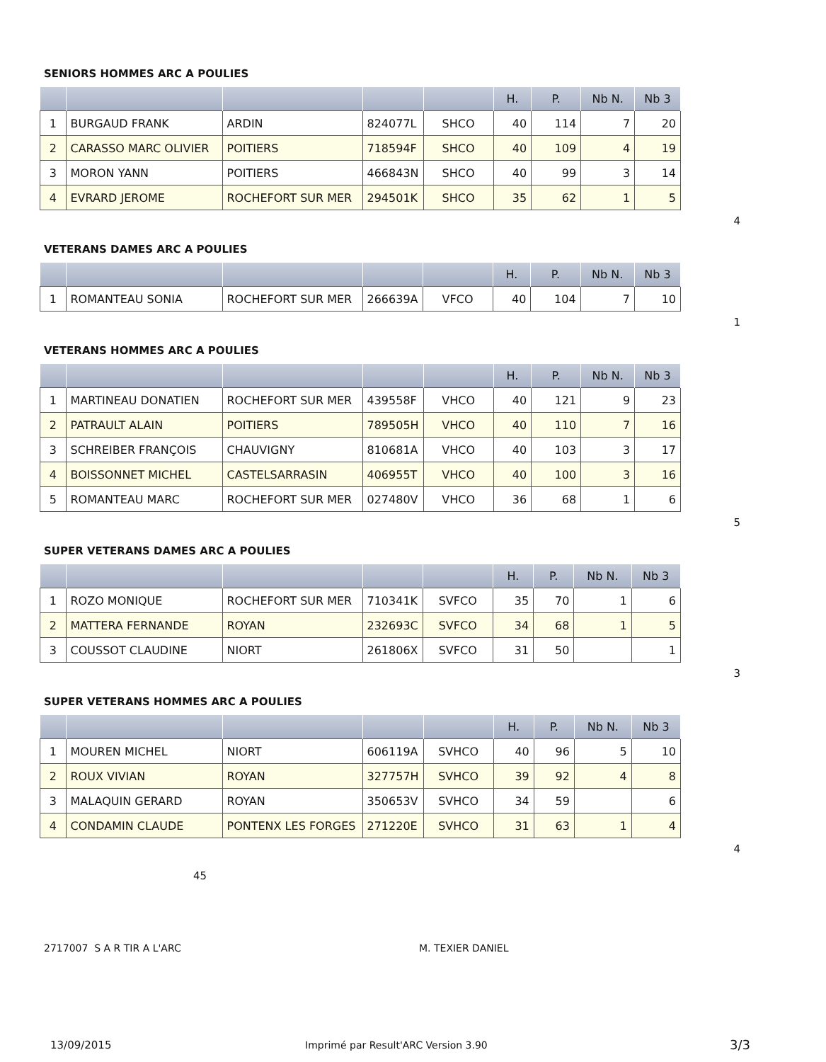SENIORS HOMMES ARC A POULIES
| | | | | | H. | P. | Nb N. | Nb 3 |
| --- | --- | --- | --- | --- | --- | --- | --- | --- |
| 1 | BURGAUD FRANK | ARDIN | 824077L | SHCO | 40 | 114 | 7 | 20 |
| 2 | CARASSO MARC OLIVIER | POITIERS | 718594F | SHCO | 40 | 109 | 4 | 19 |
| 3 | MORON YANN | POITIERS | 466843N | SHCO | 40 | 99 | 3 | 14 |
| 4 | EVRARD JEROME | ROCHEFORT SUR MER | 294501K | SHCO | 35 | 62 | 1 | 5 |
4
VETERANS DAMES ARC A POULIES
| | | | | | H. | P. | Nb N. | Nb 3 |
| --- | --- | --- | --- | --- | --- | --- | --- | --- |
| 1 | ROMANTEAU SONIA | ROCHEFORT SUR MER | 266639A | VFCO | 40 | 104 | 7 | 10 |
1
VETERANS HOMMES ARC A POULIES
| | | | | | H. | P. | Nb N. | Nb 3 |
| --- | --- | --- | --- | --- | --- | --- | --- | --- |
| 1 | MARTINEAU DONATIEN | ROCHEFORT SUR MER | 439558F | VHCO | 40 | 121 | 9 | 23 |
| 2 | PATRAULT ALAIN | POITIERS | 789505H | VHCO | 40 | 110 | 7 | 16 |
| 3 | SCHREIBER FRANÇOIS | CHAUVIGNY | 810681A | VHCO | 40 | 103 | 3 | 17 |
| 4 | BOISSONNET MICHEL | CASTELSARRASIN | 406955T | VHCO | 40 | 100 | 3 | 16 |
| 5 | ROMANTEAU MARC | ROCHEFORT SUR MER | 027480V | VHCO | 36 | 68 | 1 | 6 |
5
SUPER VETERANS DAMES ARC A POULIES
| | | | | | H. | P. | Nb N. | Nb 3 |
| --- | --- | --- | --- | --- | --- | --- | --- | --- |
| 1 | ROZO MONIQUE | ROCHEFORT SUR MER | 710341K | SVFCO | 35 | 70 | 1 | 6 |
| 2 | MATTERA FERNANDE | ROYAN | 232693C | SVFCO | 34 | 68 | 1 | 5 |
| 3 | COUSSOT CLAUDINE | NIORT | 261806X | SVFCO | 31 | 50 | | 1 |
3
SUPER VETERANS HOMMES ARC A POULIES
| | | | | | H. | P. | Nb N. | Nb 3 |
| --- | --- | --- | --- | --- | --- | --- | --- | --- |
| 1 | MOUREN MICHEL | NIORT | 606119A | SVHCO | 40 | 96 | 5 | 10 |
| 2 | ROUX VIVIAN | ROYAN | 327757H | SVHCO | 39 | 92 | 4 | 8 |
| 3 | MALAQUIN GERARD | ROYAN | 350653V | SVHCO | 34 | 59 | | 6 |
| 4 | CONDAMIN CLAUDE | PONTENX LES FORGES | 271220E | SVHCO | 31 | 63 | 1 | 4 |
4
45
2717007 S A R TIR A L'ARC M. TEXIER DANIEL
13/09/2015 Imprimé par Result'ARC Version 3.90 3/3